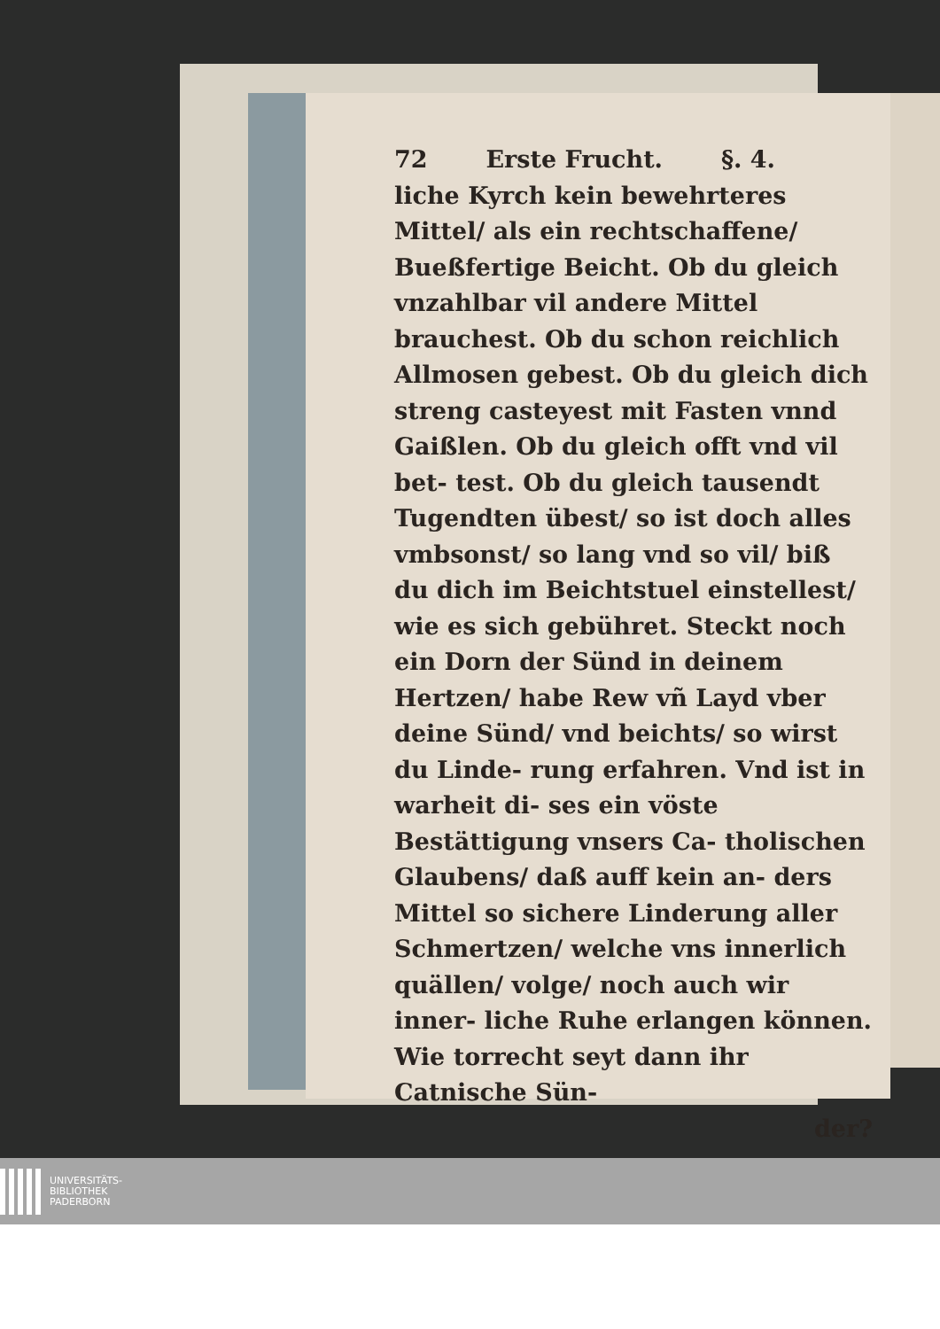72 Erste Frucht. §. 4.
liche Kyrch kein bewehrteres Mittel/ als ein rechtschaffene/ Bueßfertige Beicht. Ob du gleich vnzahlbar vil andere Mittel brauchest. Ob du schon reichlich Allmosen gebest. Ob du gleich dich streng casteyest mit Fasten vnnd Gaißlen. Ob du gleich offt vnd vil bet- test. Ob du gleich tausendt Tugendten übest/ so ist doch alles vmbsonst/ so lang vnd so vil/ biß du dich im Beichtstuel einstellest/ wie es sich gebühret. Steckt noch ein Dorn der Sünd in deinem Hertzen/ habe Rew vñ Layd vber deine Sünd/ vnd beichts/ so wirst du Linde- rung erfahren. Vnd ist in warheit di- ses ein vöste Bestättigung vnsers Ca- tholischen Glaubens/ daß auff kein an- ders Mittel so sichere Linderung aller Schmertzen/ welche vns innerlich quällen/ volge/ noch auch wir inner- liche Ruhe erlangen können. Wie torrecht seyt dann ihr Catnische Sün-
der?
UNIVERSITÄTS-
BIBLIOTHEK
PADERBORN